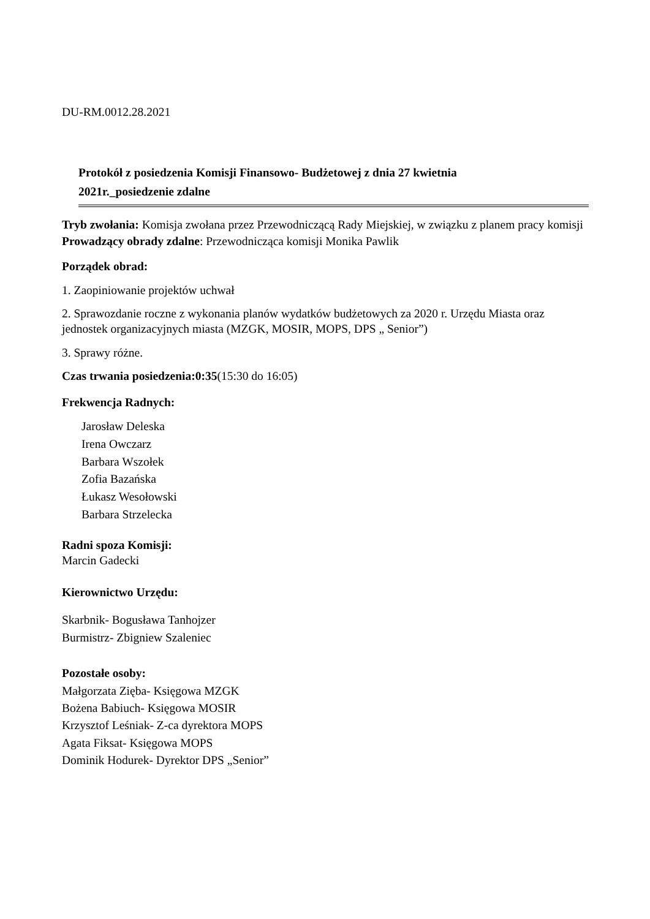DU-RM.0012.28.2021
Protokół z posiedzenia Komisji Finansowo- Budżetowej z dnia 27 kwietnia
2021r._posiedzenie zdalne
Tryb zwołania: Komisja zwołana przez Przewodniczącą Rady Miejskiej, w związku z planem pracy komisji
Prowadzący obrady zdalne: Przewodnicząca komisji Monika Pawlik
Porządek obrad:
1. Zaopiniowanie projektów uchwał
2. Sprawozdanie roczne z wykonania planów wydatków budżetowych za 2020 r. Urzędu Miasta oraz jednostek organizacyjnych miasta (MZGK, MOSIR, MOPS, DPS „ Senior”)
3. Sprawy różne.
Czas trwania posiedzenia:0:35(15:30 do 16:05)
Frekwencja Radnych:
Jarosław Deleska
Irena Owczarz
Barbara Wszołek
Zofia Bazańska
Łukasz Wesołowski
Barbara Strzelecka
Radni spoza Komisji:
Marcin Gadecki
Kierownictwo Urzędu:
Skarbnik- Bogusława Tanhojzer
Burmistrz- Zbigniew Szaleniec
Pozostałe osoby:
Małgorzata Zięba- Księgowa MZGK
Bożena Babiuch- Księgowa MOSIR
Krzysztof Leśniak- Z-ca dyrektora MOPS
Agata Fiksat- Księgowa MOPS
Dominik Hodurek- Dyrektor DPS „Senior”